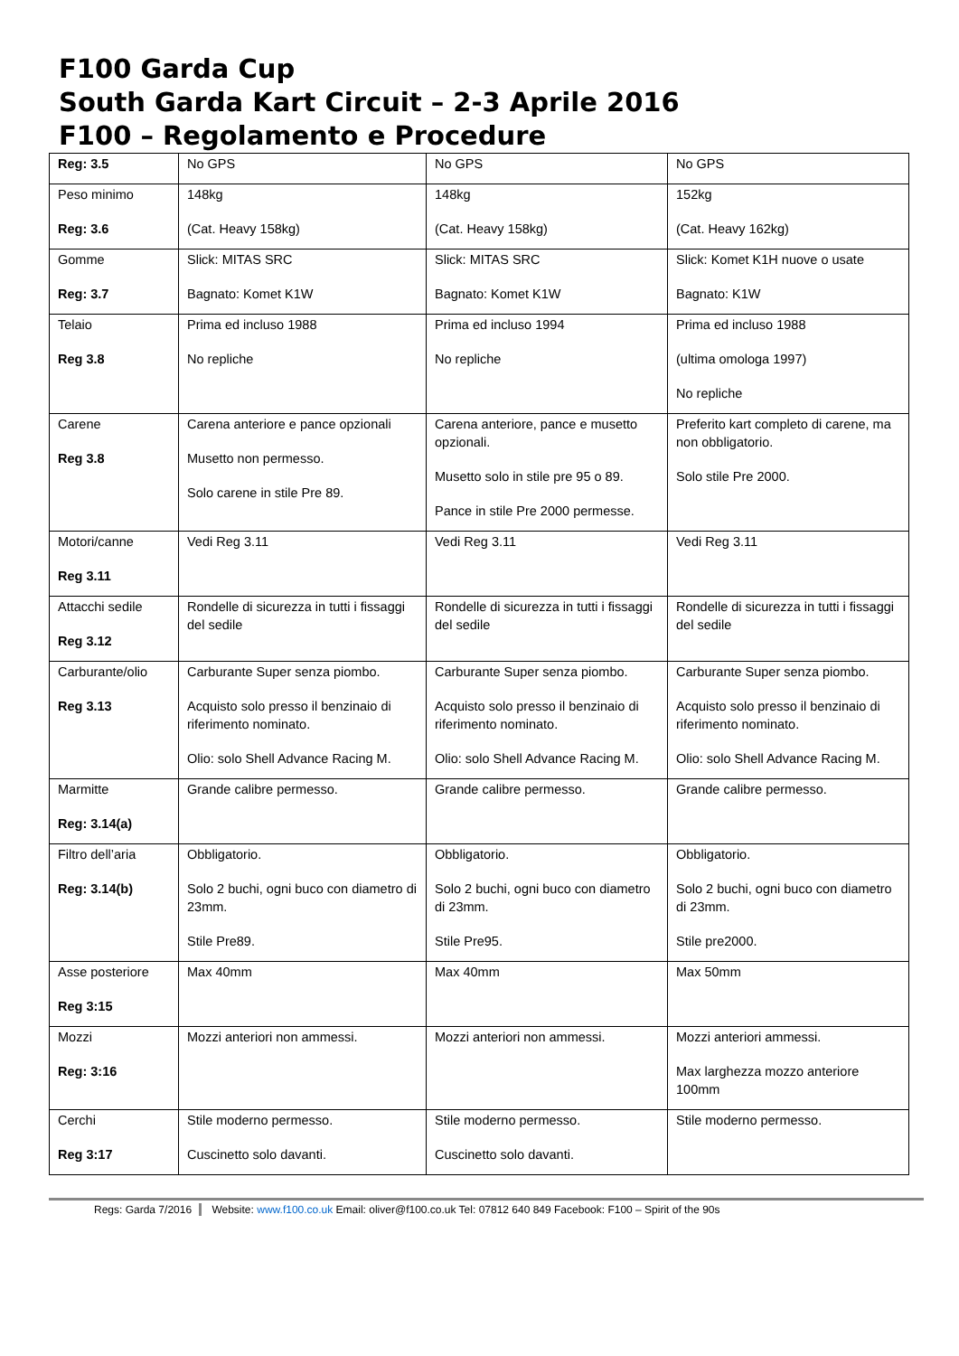F100 Garda Cup
South Garda Kart Circuit – 2-3 Aprile 2016
F100 – Regolamento e Procedure
| Reg: 3.5 | No GPS | No GPS | No GPS |
| Peso minimo Reg: 3.6 | 148kg (Cat. Heavy 158kg) | 148kg (Cat. Heavy 158kg) | 152kg (Cat. Heavy 162kg) |
| Gomme Reg: 3.7 | Slick: MITAS SRC Bagnato: Komet K1W | Slick: MITAS SRC Bagnato: Komet K1W | Slick: Komet K1H nuove o usate Bagnato: K1W |
| Telaio Reg 3.8 | Prima ed incluso 1988 No repliche | Prima ed incluso 1994 No repliche | Prima ed incluso 1988 (ultima omologa 1997) No repliche |
| Carene Reg 3.8 | Carena anteriore e pance opzionali Musetto non permesso. Solo carene in stile Pre 89. | Carena anteriore, pance e musetto opzionali. Musetto solo in stile pre 95 o 89. Pance in stile Pre 2000 permesse. | Preferito kart completo di carene, ma non obbligatorio. Solo stile Pre 2000. |
| Motori/canne Reg 3.11 | Vedi Reg 3.11 | Vedi Reg 3.11 | Vedi Reg 3.11 |
| Attacchi sedile Reg 3.12 | Rondelle di sicurezza in tutti i fissaggi del sedile | Rondelle di sicurezza in tutti i fissaggi del sedile | Rondelle di sicurezza in tutti i fissaggi del sedile |
| Carburante/olio Reg 3.13 | Carburante Super senza piombo. Acquisto solo presso il benzinaio di riferimento nominato. Olio: solo Shell Advance Racing M. | Carburante Super senza piombo. Acquisto solo presso il benzinaio di riferimento nominato. Olio: solo Shell Advance Racing M. | Carburante Super senza piombo. Acquisto solo presso il benzinaio di riferimento nominato. Olio: solo Shell Advance Racing M. |
| Marmitte Reg: 3.14(a) | Grande calibre permesso. | Grande calibre permesso. | Grande calibre permesso. |
| Filtro dell’aria Reg: 3.14(b) | Obbligatorio. Solo 2 buchi, ogni buco con diametro di 23mm. Stile Pre89. | Obbligatorio. Solo 2 buchi, ogni buco con diametro di 23mm. Stile Pre95. | Obbligatorio. Solo 2 buchi, ogni buco con diametro di 23mm. Stile pre2000. |
| Asse posteriore Reg 3:15 | Max 40mm | Max 40mm | Max 50mm |
| Mozzi Reg: 3:16 | Mozzi anteriori non ammessi. | Mozzi anteriori non ammessi. | Mozzi anteriori ammessi. Max larghezza mozzo anteriore 100mm |
| Cerchi Reg 3:17 | Stile moderno permesso. Cuscinetto solo davanti. | Stile moderno permesso. Cuscinetto solo davanti. | Stile moderno permesso. |
Regs: Garda 7/2016 Website: www.f100.co.uk Email: oliver@f100.co.uk Tel: 07812 640 849 Facebook: F100 – Spirit of the 90s